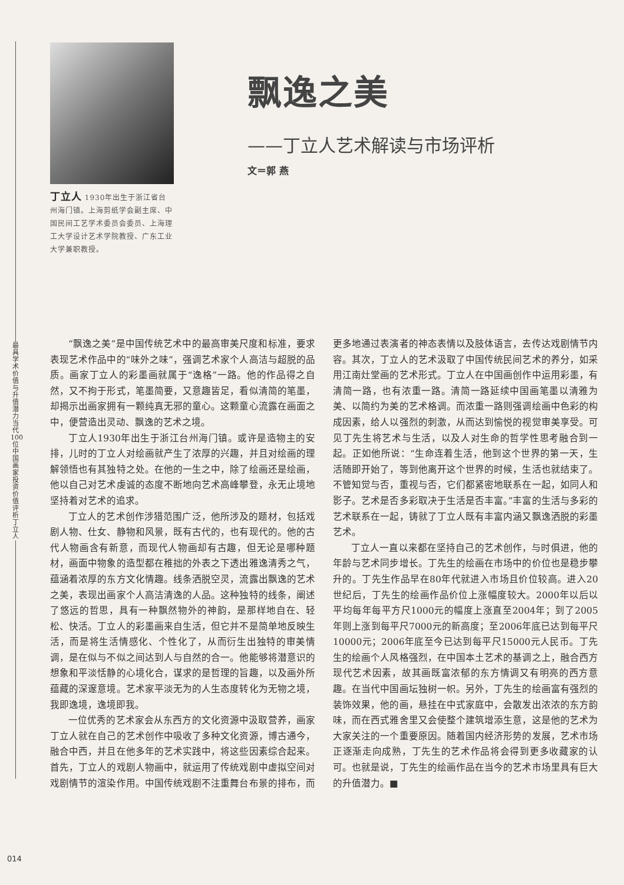最具学术价值与升值潜力当代100位中国画家投资价值评析 丁立人
丁立人 1930年出生于浙江省台州海门镇。上海剪纸学会副主席、中国民间工艺学术委员会委员、上海理工大学设计艺术学院教授、广东工业大学兼职教授。
飘逸之美
——丁立人艺术解读与市场评析
文＝郭 燕
“飘逸之美”是中国传统艺术中的最高审美尺度和标准，要求表现艺术作品中的“味外之味”，强调艺术家个人高洁与超脱的品质。画家丁立人的彩墨画就属于“逸格”一路。他的作品得之自然，又不拘于形式，笔墨简要，又意趣皆足，看似清简的笔墨，却揭示出画家拥有一颗纯真无邪的童心。这颗童心流露在画面之中，便营造出灵动、飘逸的艺术之境。
丁立人1930年出生于浙江台州海门镇。或许是造物主的安排，儿时的丁立人对绘画就产生了浓厚的兴趣，并且对绘画的理解领悟也有其独特之处。在他的一生之中，除了绘画还是绘画，他以自己对艺术虔诚的态度不断地向艺术高峰攀登，永无止境地坚持着对艺术的追求。
丁立人的艺术创作涉猎范围广泛，他所涉及的题材，包括戏剧人物、仕女、静物和风景，既有古代的，也有现代的。他的古代人物画含有新意，而现代人物画却有古趣，但无论是哪种题材，画面中物象的造型都在稚拙的外表之下透出雅逸清秀之气，蕴涵着浓厚的东方文化情趣。线条洒脱空灵，流露出飘逸的艺术之美，表现出画家个人高洁清逸的人品。这种独特的线条，阐述了悠远的哲思，具有一种飘然物外的神韵，是那样地自在、轻松、快活。丁立人的彩墨画来自生活，但它并不是简单地反映生活，而是将生活情感化、个性化了，从而衍生出独特的审美情调，是在似与不似之间达到人与自然的合一。他能够将潜意识的想象和平淡恬静的心境化合，谋求的是哲理的旨趣，以及画外所蕴藏的深邃意境。艺术家平淡无为的人生态度转化为无物之境，我即逸境，逸境即我。
一位优秀的艺术家会从东西方的文化资源中汲取营养，画家丁立人就在自己的艺术创作中吸收了多种文化资源，博古通今，融合中西，并且在他多年的艺术实践中，将这些因素综合起来。首先，丁立人的戏剧人物画中，就运用了传统戏剧中虚拟空间对戏剧情节的渲染作用。中国传统戏剧不注重舞台布景的排布，而更多地通过表演者的神态表情以及肢体语言，去传达戏剧情节内容。其次，丁立人的艺术汲取了中国传统民间艺术的养分，如采用江南灶堂画的艺术形式。丁立人在中国画创作中运用彩墨，有清简一路，也有浓重一路。清简一路延续中国画笔墨以清雅为美、以简约为美的艺术格调。而浓重一路则强调绘画中色彩的构成因素，给人以强烈的刺激，从而达到愉悦的视觉审美享受。可见丁先生将艺术与生活，以及人对生命的哲学性思考融合到一起。正如他所说：“生命连着生活，他到这个世界的第一天，生活随即开始了，等到他离开这个世界的时候，生活也就结束了。不管知觉与否，重视与否，它们都紧密地联系在一起，如同人和影子。艺术是否多彩取决于生活是否丰富。”丰富的生活与多彩的艺术联系在一起，铸就了丁立人既有丰富内涵又飘逸洒脱的彩墨艺术。
丁立人一直以来都在坚持自己的艺术创作，与时俱进，他的年龄与艺术同步增长。丁先生的绘画在市场中的价位也是稳步攀升的。丁先生作品早在80年代就进入市场且价位较高。进入20世纪后，丁先生的绘画作品价位上涨幅度较大。2000年以后以平均每年每平方尺1000元的幅度上涨直至2004年；到了2005年则上涨到每平尺7000元的新高度；至2006年底已达到每平尺10000元；2006年底至今已达到每平尺15000元人民币。丁先生的绘画个人风格强烈，在中国本土艺术的基调之上，融合西方现代艺术因素，故其画既富浓郁的东方情调又有明亮的西方意趣。在当代中国画坛独树一帜。另外，丁先生的绘画富有强烈的装饰效果，他的画，悬挂在中式家庭中，会散发出浓浓的东方韵味，而在西式雅舍里又会使整个建筑增添生意，这是他的艺术为大家关注的一个重要原因。随着国内经济形势的发展，艺术市场正逐渐走向成熟，丁先生的艺术作品将会得到更多收藏家的认可。也就是说，丁先生的绘画作品在当今的艺术市场里具有巨大的升值潜力。■
014